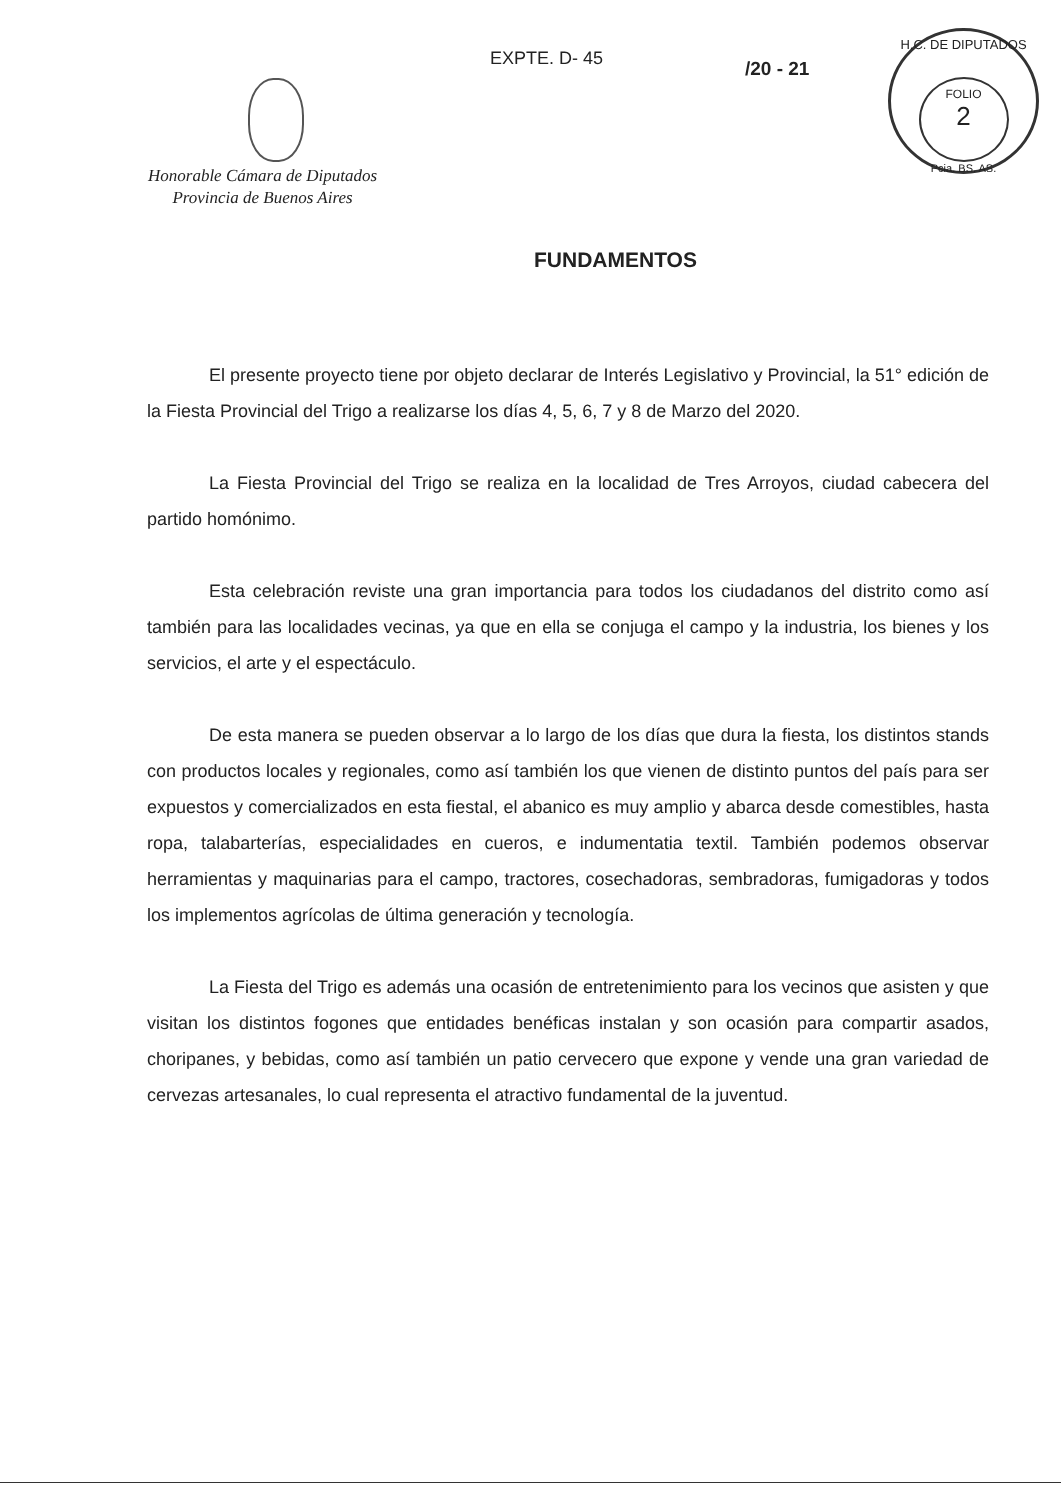EXPTE. D- 45 /20 - 21
H.C. DE DIPUTADOS
FOLIO
2
Pcia. BS. AS.
Honorable Cámara de Diputados
Provincia de Buenos Aires
FUNDAMENTOS
El presente proyecto tiene por objeto declarar de Interés Legislativo y Provincial, la 51° edición de la Fiesta Provincial del Trigo a realizarse los días 4, 5, 6, 7 y 8 de Marzo del 2020.
La Fiesta Provincial del Trigo se realiza en la localidad de Tres Arroyos, ciudad cabecera del partido homónimo.
Esta celebración reviste una gran importancia para todos los ciudadanos del distrito como así también para las localidades vecinas, ya que en ella se conjuga el campo y la industria, los bienes y los servicios, el arte y el espectáculo.
De esta manera se pueden observar a lo largo de los días que dura la fiesta, los distintos stands con productos locales y regionales, como así también los que vienen de distinto puntos del país para ser expuestos y comercializados en esta fiestal, el abanico es muy amplio y abarca desde comestibles, hasta ropa, talabarterías, especialidades en cueros, e indumentatia textil. También podemos observar herramientas y maquinarias para el campo, tractores, cosechadoras, sembradoras, fumigadoras y todos los implementos agrícolas de última generación y tecnología.
La Fiesta del Trigo es además una ocasión de entretenimiento para los vecinos que asisten y que visitan los distintos fogones que entidades benéficas instalan y son ocasión para compartir asados, choripanes, y bebidas, como así también un patio cervecero que expone y vende una gran variedad de cervezas artesanales, lo cual representa el atractivo fundamental de la juventud.